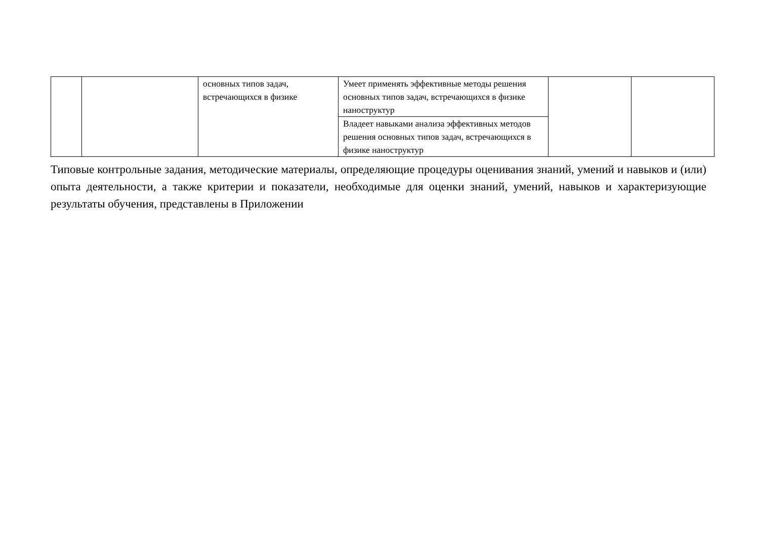| | | основных типов задач, встречающихся в физике | Умеет применять эффективные методы решения основных типов задач, встречающихся в физике наноструктур | | |
| | | | Владеет навыками анализа эффективных методов решения основных типов задач, встречающихся в физике наноструктур | | |
Типовые контрольные задания, методические материалы, определяющие процедуры оценивания знаний, умений и навыков и (или) опыта деятельности, а также критерии и показатели, необходимые для оценки знаний, умений, навыков и характеризующие результаты обучения, представлены в Приложении